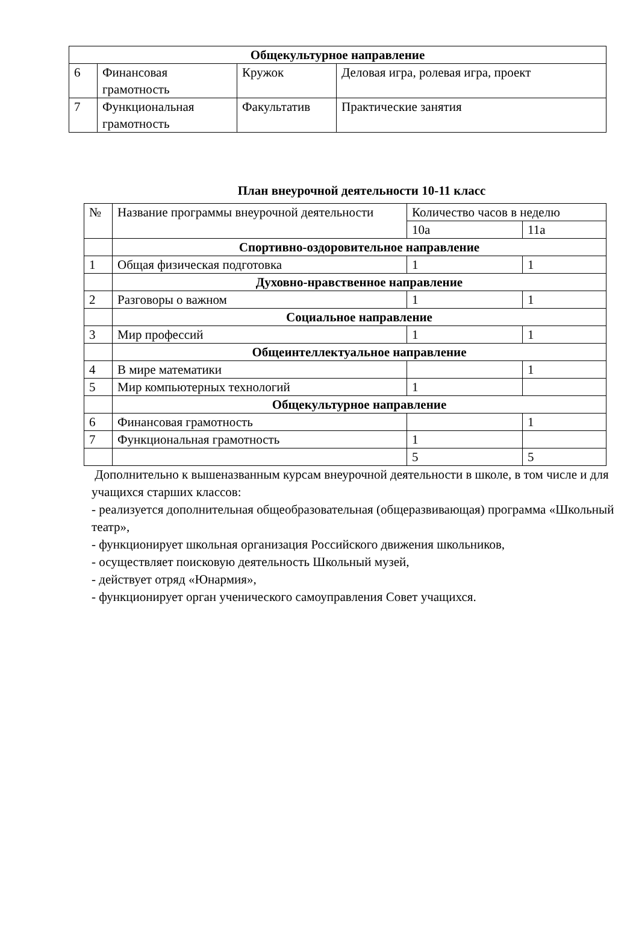| Общекультурное направление | | | |
| 6 | Финансовая грамотность | Кружок | Деловая игра, ролевая игра, проект |
| 7 | Функциональная грамотность | Факультатив | Практические занятия |
План внеурочной деятельности 10-11 класс
| № | Название программы внеурочной деятельности | Количество часов в неделю | |
| --- | --- | --- | --- |
| | | 10а | 11а |
| | Спортивно-оздоровительное направление | | |
| 1 | Общая физическая подготовка | 1 | 1 |
| | Духовно-нравственное направление | | |
| 2 | Разговоры о важном | 1 | 1 |
| | Социальное направление | | |
| 3 | Мир профессий | 1 | 1 |
| | Общеинтеллектуальное направление | | |
| 4 | В мире математики | | 1 |
| 5 | Мир компьютерных технологий | 1 | |
| | Общекультурное направление | | |
| 6 | Финансовая грамотность | | 1 |
| 7 | Функциональная грамотность | 1 | |
| | | 5 | 5 |
Дополнительно к вышеназванным курсам внеурочной деятельности в школе, в том числе и для учащихся старших классов:
- реализуется дополнительная общеобразовательная (общеразвивающая) программа «Школьный театр»,
- функционирует школьная организация Российского движения школьников,
- осуществляет поисковую деятельность Школьный музей,
- действует отряд «Юнармия»,
- функционирует орган ученического самоуправления Совет учащихся.